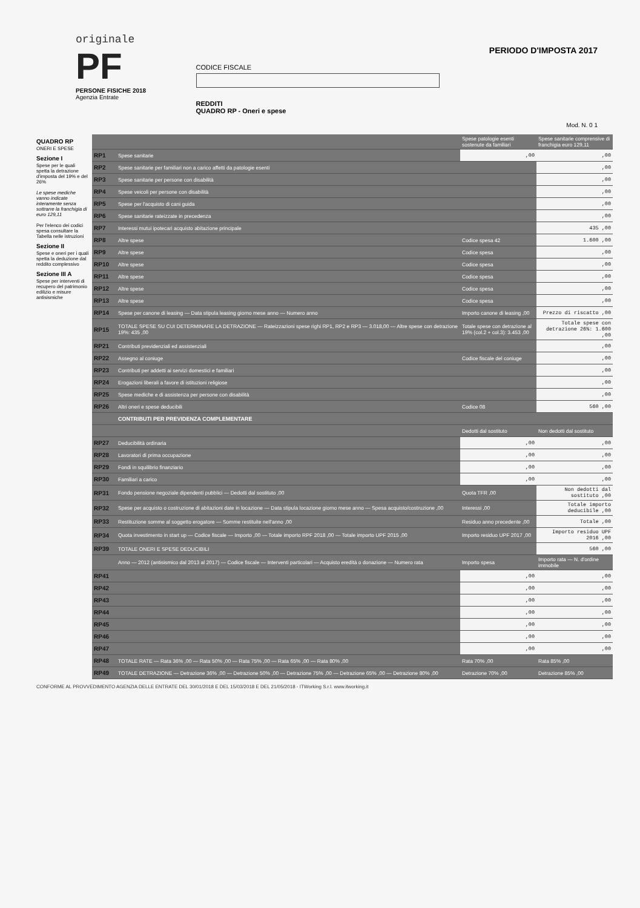originale
PF
PERSONE FISICHE 2018
Agenzia Entrate
CODICE FISCALE
REDDITI
QUADRO RP - Oneri e spese
PERIODO D'IMPOSTA 2017
Mod. N. 0 1
QUADRO RP
ONERI E SPESE
Sezione I
Spese per le quali spetta la detrazione d'imposta del 19% e del 26%
Le spese mediche vanno indicate interamente senza sottrarre la franchigia di euro 129,11
Per l'elenco dei codici spesa consultare la Tabella nelle istruzioni
Sezione II
Spese e oneri per i quali spetta la deduzione dal reddito complessivo
Sezione III A
Spese per interventi di recupero del patrimonio edilizio e misure antisismiche
| | | Spese patologie esenti sostenute da familiari | Spese sanitarie comprensive di franchigia euro 129,11 |
| RP1 | Spese sanitarie | ,00 | ,00 |
| RP2 | Spese sanitarie per familiari non a carico affetti da patologie esenti | | ,00 |
| RP3 | Spese sanitarie per persone con disabilità | | ,00 |
| RP4 | Spese veicoli per persone con disabilità | | ,00 |
| RP5 | Spese per l'acquisto di cani guida | | ,00 |
| RP6 | Spese sanitarie rateizzate in precedenza | | ,00 |
| RP7 | Interessi mutui ipotecari acquisto abitazione principale | | 435 ,00 |
| RP8 | Altre spese | Codice spesa 42 | 1.600 ,00 |
| RP9 | Altre spese | Codice spesa | ,00 |
| RP10 | Altre spese | Codice spesa | ,00 |
| RP11 | Altre spese | Codice spesa | ,00 |
| RP12 | Altre spese | Codice spesa | ,00 |
| RP13 | Altre spese | Codice spesa | ,00 |
| RP14 | Spese per canone di leasing — Data stipula leasing giorno mese anno — Numero anno | Importo canone di leasing ,00 | Prezzo di riscatto ,00 |
| RP15 | TOTALE SPESE SU CUI DETERMINARE LA DETRAZIONE — Rateizzazioni spese righi RP1, RP2 e RP3 — 3.018,00 — Altre spese con detrazione 19%: 435 ,00 | Totale spese con detrazione al 19% (col.2 + col.3): 3.453 ,00 | Totale spese con detrazione 26%: 1.600 ,00 |
| RP21 | Contributi previdenziali ed assistenziali | | ,00 |
| RP22 | Assegno al coniuge | Codice fiscale del coniuge | ,00 |
| RP23 | Contributi per addetti ai servizi domestici e familiari | | ,00 |
| RP24 | Erogazioni liberali a favore di istituzioni religiose | | ,00 |
| RP25 | Spese mediche e di assistenza per persone con disabilità | | ,00 |
| RP26 | Altri oneri e spese deducibili | Codice 08 | 560 ,00 |
| | CONTRIBUTI PER PREVIDENZA COMPLEMENTARE | | |
| | | Dedotti dal sostituto | Non dedotti dal sostituto |
| RP27 | Deducibilità ordinaria | ,00 | ,00 |
| RP28 | Lavoratori di prima occupazione | ,00 | ,00 |
| RP29 | Fondi in squilibrio finanziario | ,00 | ,00 |
| RP30 | Familiari a carico | ,00 | ,00 |
| RP31 | Fondo pensione negoziale dipendenti pubblici — Dedotti dal sostituto ,00 | Quota TFR ,00 | Non dedotti dal sostituto ,00 |
| RP32 | Spese per acquisto o costruzione di abitazioni date in locazione — Data stipula locazione giorno mese anno — Spesa acquisto/costruzione ,00 | Interessi ,00 | Totale importo deducibile ,00 |
| RP33 | Restituzione somme al soggetto erogatore — Somme restituite nell'anno ,00 | Residuo anno precedente ,00 | Totale ,00 |
| RP34 | Quota investimento in start up — Codice fiscale — Importo ,00 — Totale importo RPF 2018 ,00 — Totale importo UPF 2015 ,00 | Importo residuo UPF 2017 ,00 | Importo residuo UPF 2016 ,00 |
| RP39 | TOTALE ONERI E SPESE DEDUCIBILI | | 560 ,00 |
| | Anno — 2012 (antisismico dal 2013 al 2017) — Codice fiscale — Interventi particolari — Acquisto eredità o donazione — Numero rata | Importo spesa | Importo rata — N. d'ordine immobile |
| RP41 | | ,00 | ,00 |
| RP42 | | ,00 | ,00 |
| RP43 | | ,00 | ,00 |
| RP44 | | ,00 | ,00 |
| RP45 | | ,00 | ,00 |
| RP46 | | ,00 | ,00 |
| RP47 | | ,00 | ,00 |
| RP48 | TOTALE RATE — Rata 36% ,00 — Rata 50% ,00 — Rata 75% ,00 — Rata 65% ,00 — Rata 80% ,00 | Rata 70% ,00 | Rata 85% ,00 |
| RP49 | TOTALE DETRAZIONE — Detrazione 36% ,00 — Detrazione 50% ,00 — Detrazione 75% ,00 — Detrazione 65% ,00 — Detrazione 80% ,00 | Detrazione 70% ,00 | Detrazione 85% ,00 |
CONFORME AL PROVVEDIMENTO AGENZIA DELLE ENTRATE DEL 30/01/2018 E DEL 15/03/2018 E DEL 21/05/2018 - ITWorking S.r.l. www.itworking.it